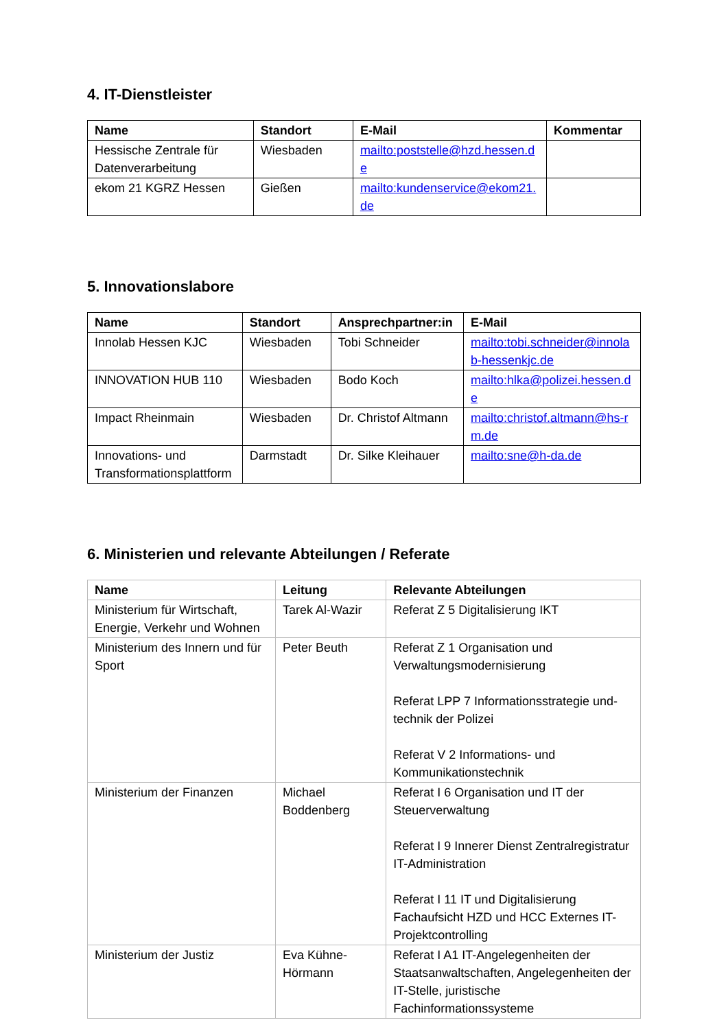4. IT-Dienstleister
| Name | Standort | E-Mail | Kommentar |
| --- | --- | --- | --- |
| Hessische Zentrale für Datenverarbeitung | Wiesbaden | mailto:poststelle@hzd.hessen.de | |
| ekom 21 KGRZ Hessen | Gießen | mailto:kundenservice@ekom21.de | |
5. Innovationslabore
| Name | Standort | Ansprechpartner:in | E-Mail |
| --- | --- | --- | --- |
| Innolab Hessen KJC | Wiesbaden | Tobi Schneider | mailto:tobi.schneider@innolab-hessenkjc.de |
| INNOVATION HUB 110 | Wiesbaden | Bodo Koch | mailto:hlka@polizei.hessen.de |
| Impact Rheinmain | Wiesbaden | Dr. Christof Altmann | mailto:christof.altmann@hs-rm.de |
| Innovations- und Transformationsplattform | Darmstadt | Dr. Silke Kleihauer | mailto:sne@h-da.de |
6. Ministerien und relevante Abteilungen / Referate
| Name | Leitung | Relevante Abteilungen |
| --- | --- | --- |
| Ministerium für Wirtschaft, Energie, Verkehr und Wohnen | Tarek Al-Wazir | Referat Z 5 Digitalisierung IKT |
| Ministerium des Innern und für Sport | Peter Beuth | Referat Z 1 Organisation und Verwaltungsmodernisierung Referat LPP 7 Informationsstrategie und-technik der Polizei Referat V 2 Informations- und Kommunikationstechnik |
| Ministerium der Finanzen | Michael Boddenberg | Referat I 6 Organisation und IT der Steuerverwaltung Referat I 9 Innerer Dienst Zentralregistratur IT-Administration Referat I 11 IT und Digitalisierung Fachaufsicht HZD und HCC Externes IT-Projektcontrolling |
| Ministerium der Justiz | Eva Kühne-Hörmann | Referat I A1 IT-Angelegenheiten der Staatsanwaltschaften, Angelegenheiten der IT-Stelle, juristische Fachinformationssysteme |